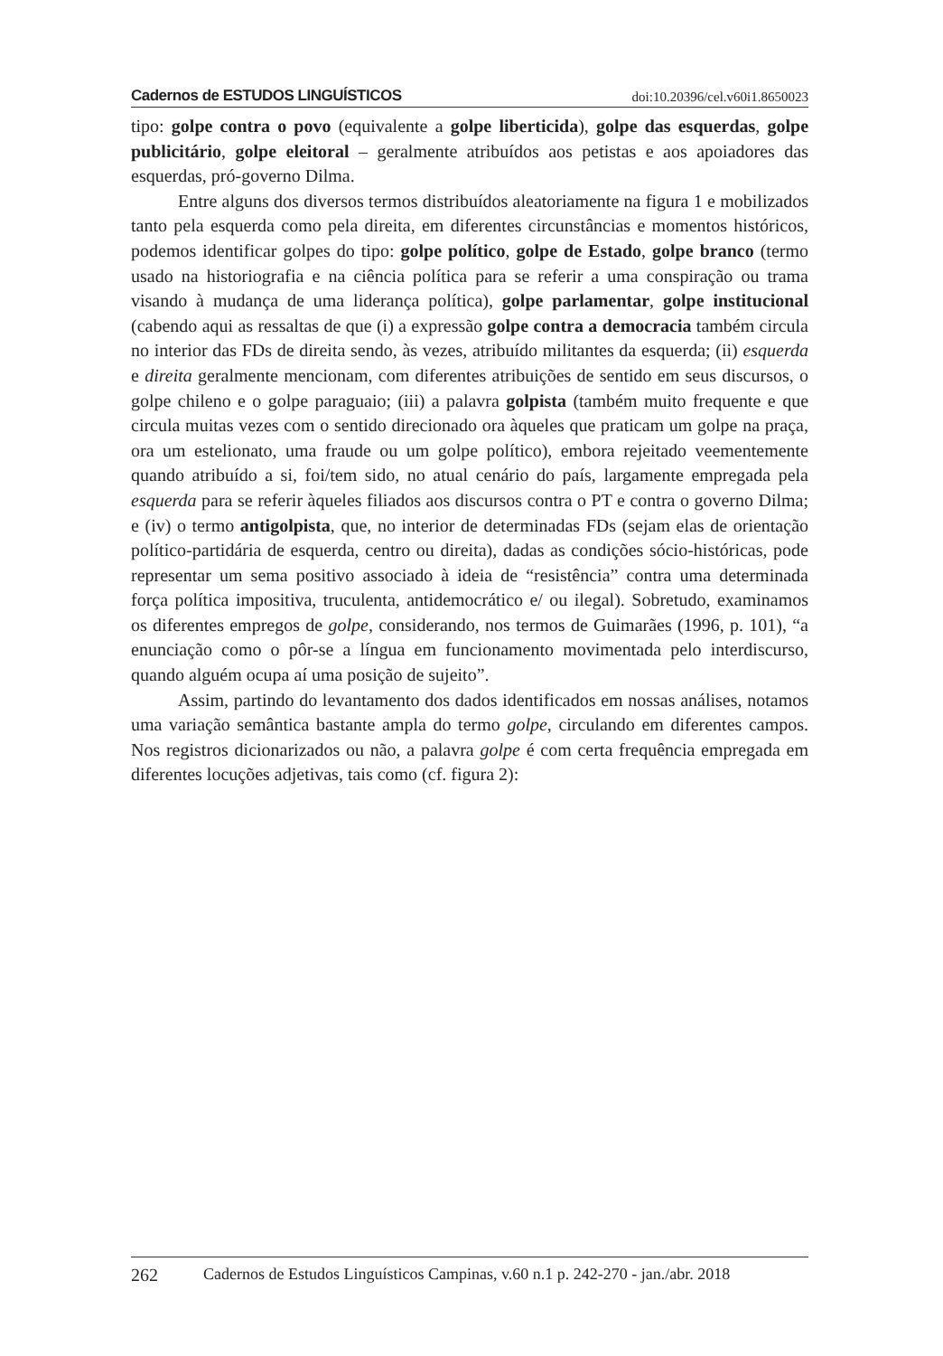Cadernos de ESTUDOS LINGUÍSTICOS doi:10.20396/cel.v60i1.8650023
tipo: golpe contra o povo (equivalente a golpe liberticida), golpe das esquerdas, golpe publicitário, golpe eleitoral – geralmente atribuídos aos petistas e aos apoiadores das esquerdas, pró-governo Dilma.
Entre alguns dos diversos termos distribuídos aleatoriamente na figura 1 e mobilizados tanto pela esquerda como pela direita, em diferentes circunstâncias e momentos históricos, podemos identificar golpes do tipo: golpe político, golpe de Estado, golpe branco (termo usado na historiografia e na ciência política para se referir a uma conspiração ou trama visando à mudança de uma liderança política), golpe parlamentar, golpe institucional (cabendo aqui as ressaltas de que (i) a expressão golpe contra a democracia também circula no interior das FDs de direita sendo, às vezes, atribuído militantes da esquerda; (ii) esquerda e direita geralmente mencionam, com diferentes atribuições de sentido em seus discursos, o golpe chileno e o golpe paraguaio; (iii) a palavra golpista (também muito frequente e que circula muitas vezes com o sentido direcionado ora àqueles que praticam um golpe na praça, ora um estelionato, uma fraude ou um golpe político), embora rejeitado veementemente quando atribuído a si, foi/tem sido, no atual cenário do país, largamente empregada pela esquerda para se referir àqueles filiados aos discursos contra o PT e contra o governo Dilma; e (iv) o termo antigolpista, que, no interior de determinadas FDs (sejam elas de orientação político-partidária de esquerda, centro ou direita), dadas as condições sócio-históricas, pode representar um sema positivo associado à ideia de “resistência” contra uma determinada força política impositiva, truculenta, antidemocrático e/ ou ilegal). Sobretudo, examinamos os diferentes empregos de golpe, considerando, nos termos de Guimarães (1996, p. 101), “a enunciação como o pôr-se a língua em funcionamento movimentada pelo interdiscurso, quando alguém ocupa aí uma posição de sujeito”.
Assim, partindo do levantamento dos dados identificados em nossas análises, notamos uma variação semântica bastante ampla do termo golpe, circulando em diferentes campos. Nos registros dicionarizados ou não, a palavra golpe é com certa frequência empregada em diferentes locuções adjetivas, tais como (cf. figura 2):
262 Cadernos de Estudos Linguísticos Campinas, v.60 n.1 p. 242-270 - jan./abr. 2018